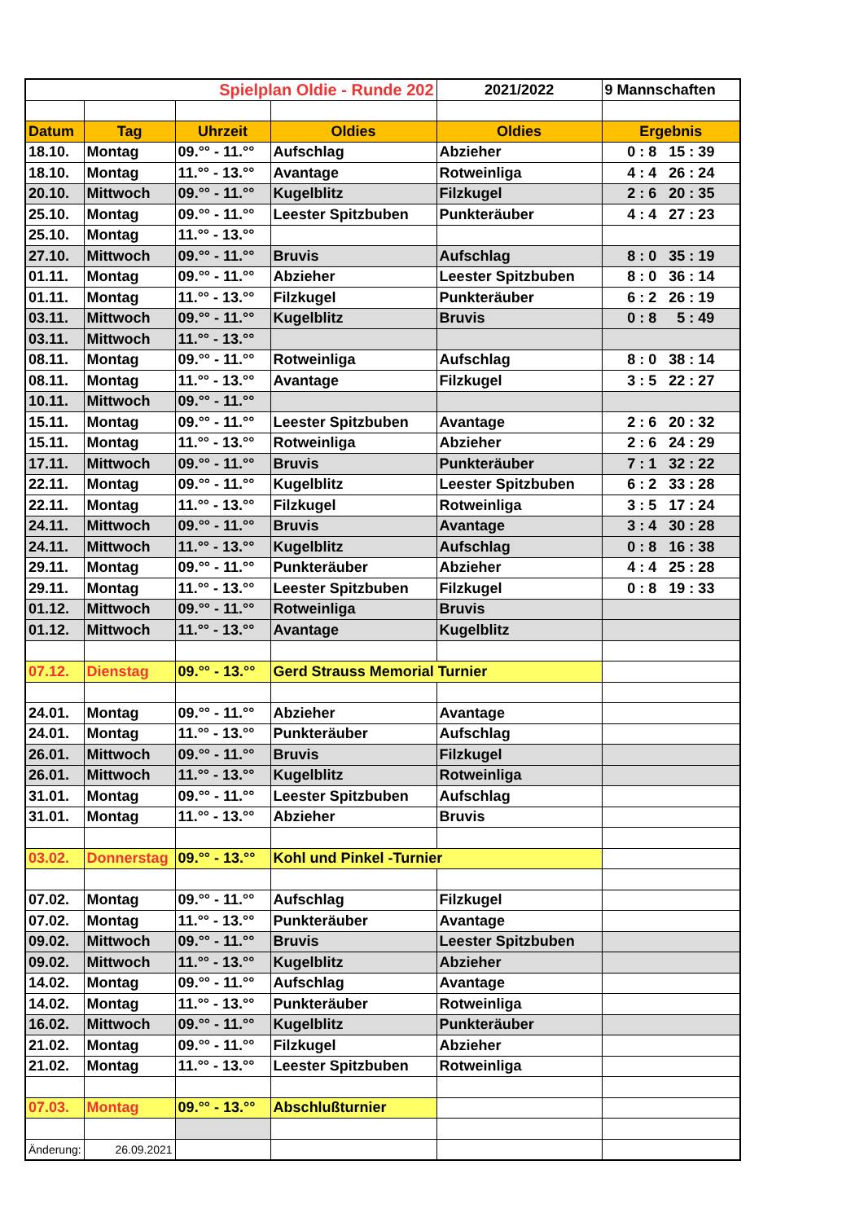| Spielplan Oldie - Runde 202 | | | | 2021/2022 | 9 Mannschaften |
| Datum | Tag | Uhrzeit | Oldies | Oldies | Ergebnis |
| 18.10. | Montag | 09.°° - 11.°° | Aufschlag | Abzieher | 0 : 8 15 : 39 |
| 18.10. | Montag | 11.°° - 13.°° | Avantage | Rotweinliga | 4 : 4 26 : 24 |
| 20.10. | Mittwoch | 09.°° - 11.°° | Kugelblitz | Filzkugel | 2 : 6 20 : 35 |
| 25.10. | Montag | 09.°° - 11.°° | Leester Spitzbuben | Punkteräuber | 4 : 4 27 : 23 |
| 25.10. | Montag | 11.°° - 13.°° | | | |
| 27.10. | Mittwoch | 09.°° - 11.°° | Bruvis | Aufschlag | 8 : 0 35 : 19 |
| 01.11. | Montag | 09.°° - 11.°° | Abzieher | Leester Spitzbuben | 8 : 0 36 : 14 |
| 01.11. | Montag | 11.°° - 13.°° | Filzkugel | Punkteräuber | 6 : 2 26 : 19 |
| 03.11. | Mittwoch | 09.°° - 11.°° | Kugelblitz | Bruvis | 0 : 8 5 : 49 |
| 03.11. | Mittwoch | 11.°° - 13.°° | | | |
| 08.11. | Montag | 09.°° - 11.°° | Rotweinliga | Aufschlag | 8 : 0 38 : 14 |
| 08.11. | Montag | 11.°° - 13.°° | Avantage | Filzkugel | 3 : 5 22 : 27 |
| 10.11. | Mittwoch | 09.°° - 11.°° | | | |
| 15.11. | Montag | 09.°° - 11.°° | Leester Spitzbuben | Avantage | 2 : 6 20 : 32 |
| 15.11. | Montag | 11.°° - 13.°° | Rotweinliga | Abzieher | 2 : 6 24 : 29 |
| 17.11. | Mittwoch | 09.°° - 11.°° | Bruvis | Punkteräuber | 7 : 1 32 : 22 |
| 22.11. | Montag | 09.°° - 11.°° | Kugelblitz | Leester Spitzbuben | 6 : 2 33 : 28 |
| 22.11. | Montag | 11.°° - 13.°° | Filzkugel | Rotweinliga | 3 : 5 17 : 24 |
| 24.11. | Mittwoch | 09.°° - 11.°° | Bruvis | Avantage | 3 : 4 30 : 28 |
| 24.11. | Mittwoch | 11.°° - 13.°° | Kugelblitz | Aufschlag | 0 : 8 16 : 38 |
| 29.11. | Montag | 09.°° - 11.°° | Punkteräuber | Abzieher | 4 : 4 25 : 28 |
| 29.11. | Montag | 11.°° - 13.°° | Leester Spitzbuben | Filzkugel | 0 : 8 19 : 33 |
| 01.12. | Mittwoch | 09.°° - 11.°° | Rotweinliga | Bruvis | |
| 01.12. | Mittwoch | 11.°° - 13.°° | Avantage | Kugelblitz | |
| 07.12. | Dienstag | 09.°° - 13.°° | Gerd Strauss Memorial Turnier | | |
| 24.01. | Montag | 09.°° - 11.°° | Abzieher | Avantage | |
| 24.01. | Montag | 11.°° - 13.°° | Punkteräuber | Aufschlag | |
| 26.01. | Mittwoch | 09.°° - 11.°° | Bruvis | Filzkugel | |
| 26.01. | Mittwoch | 11.°° - 13.°° | Kugelblitz | Rotweinliga | |
| 31.01. | Montag | 09.°° - 11.°° | Leester Spitzbuben | Aufschlag | |
| 31.01. | Montag | 11.°° - 13.°° | Abzieher | Bruvis | |
| 03.02. | Donnerstag | 09.°° - 13.°° | Kohl und Pinkel -Turnier | | |
| 07.02. | Montag | 09.°° - 11.°° | Aufschlag | Filzkugel | |
| 07.02. | Montag | 11.°° - 13.°° | Punkteräuber | Avantage | |
| 09.02. | Mittwoch | 09.°° - 11.°° | Bruvis | Leester Spitzbuben | |
| 09.02. | Mittwoch | 11.°° - 13.°° | Kugelblitz | Abzieher | |
| 14.02. | Montag | 09.°° - 11.°° | Aufschlag | Avantage | |
| 14.02. | Montag | 11.°° - 13.°° | Punkteräuber | Rotweinliga | |
| 16.02. | Mittwoch | 09.°° - 11.°° | Kugelblitz | Punkteräuber | |
| 21.02. | Montag | 09.°° - 11.°° | Filzkugel | Abzieher | |
| 21.02. | Montag | 11.°° - 13.°° | Leester Spitzbuben | Rotweinliga | |
| 07.03. | Montag | 09.°° - 13.°° | Abschlußturnier | | |
| Änderung: | 26.09.2021 | | | | |